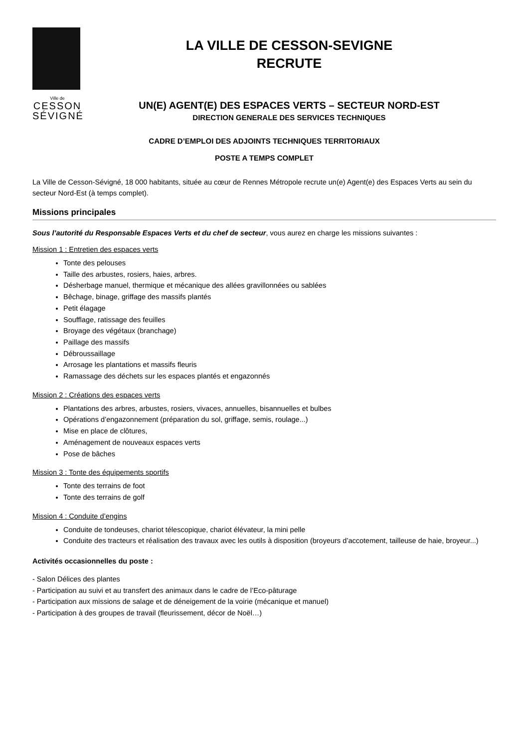Ville de
CESSON
SÉVIGNÉ
LA VILLE DE CESSON-SEVIGNE
RECRUTE
UN(E) AGENT(E) DES ESPACES VERTS – SECTEUR NORD-EST
DIRECTION GENERALE DES SERVICES TECHNIQUES
CADRE D’EMPLOI DES ADJOINTS TECHNIQUES TERRITORIAUX
POSTE A TEMPS COMPLET
La Ville de Cesson-Sévigné, 18 000 habitants, située au cœur de Rennes Métropole recrute un(e) Agent(e) des Espaces Verts au sein du secteur Nord-Est (à temps complet).
Missions principales
Sous l’autorité du Responsable Espaces Verts et du chef de secteur, vous aurez en charge les missions suivantes :
Mission 1 : Entretien des espaces verts
Tonte des pelouses
Taille des arbustes, rosiers, haies, arbres.
Désherbage manuel, thermique et mécanique des allées gravillonnées ou sablées
Bêchage, binage, griffage des massifs plantés
Petit élagage
Soufflage, ratissage des feuilles
Broyage des végétaux (branchage)
Paillage des massifs
Débroussaillage
Arrosage les plantations et massifs fleuris
Ramassage des déchets sur les espaces plantés et engazonnés
Mission 2 : Créations des espaces verts
Plantations des arbres, arbustes, rosiers, vivaces, annuelles, bisannuelles et bulbes
Opérations d’engazonnement (préparation du sol, griffage, semis, roulage...)
Mise en place de clôtures,
Aménagement de nouveaux espaces verts
Pose de bâches
Mission 3 : Tonte des équipements sportifs
Tonte des terrains de foot
Tonte des terrains de golf
Mission 4 : Conduite d’engins
Conduite de tondeuses, chariot télescopique, chariot élévateur, la mini pelle
Conduite des tracteurs et réalisation des travaux avec les outils à disposition (broyeurs d’accotement, tailleuse de haie, broyeur...)
Activités occasionnelles du poste :
- Salon Délices des plantes
- Participation au suivi et au transfert des animaux dans le cadre de l’Eco-pâturage
- Participation aux missions de salage et de déneigement de la voirie (mécanique et manuel)
- Participation à des groupes de travail (fleurissement, décor de Noël…)